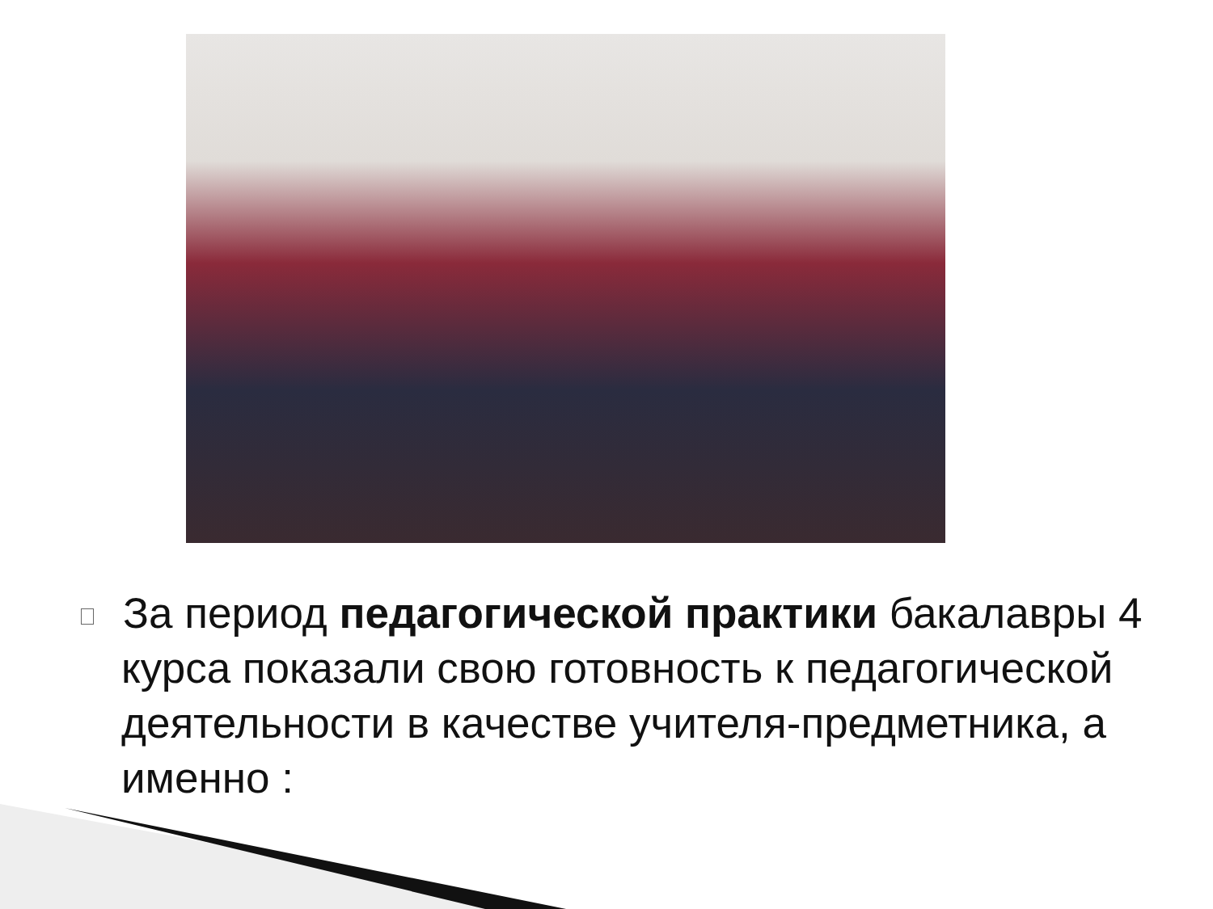За период педагогической практики бакалавры 4 курса показали свою готовность к педагогической деятельности в качестве учителя-предметника, а именно :